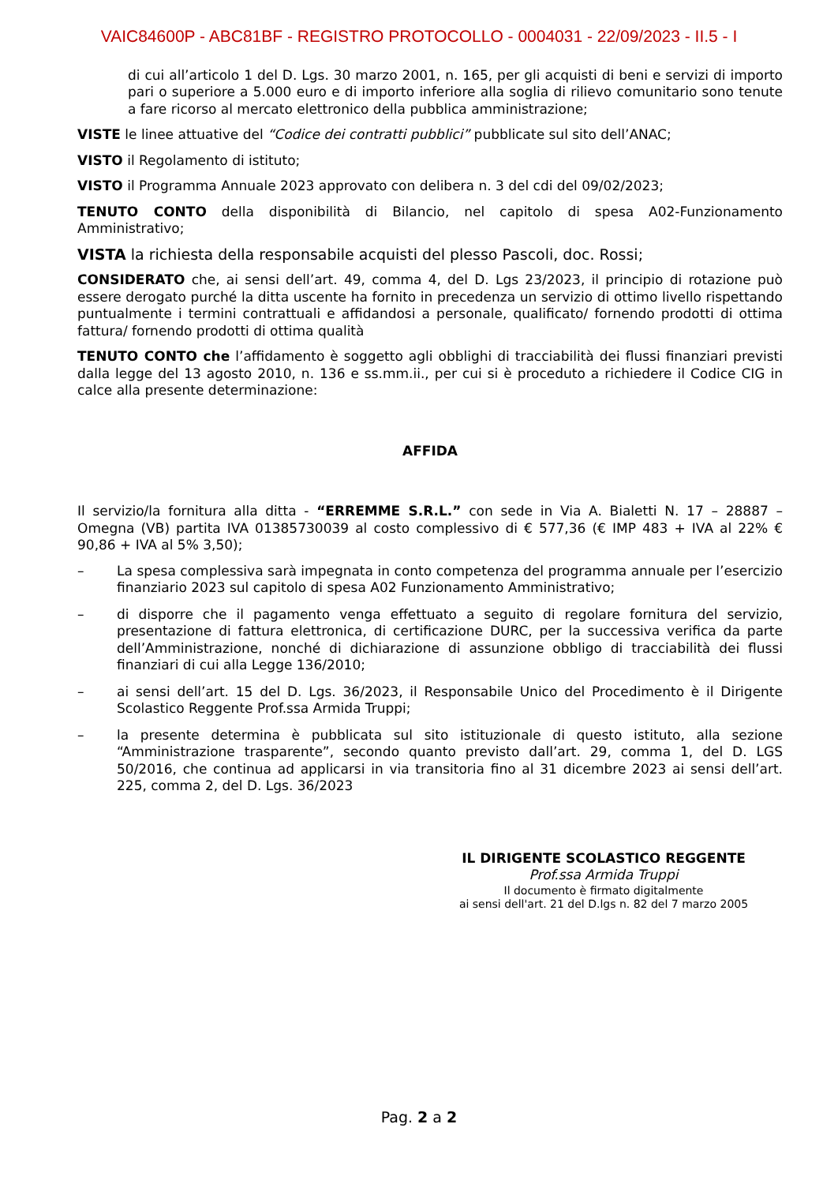VAIC84600P - ABC81BF - REGISTRO PROTOCOLLO - 0004031 - 22/09/2023 - II.5 - I
di cui all’articolo 1 del D. Lgs. 30 marzo 2001, n. 165, per gli acquisti di beni e servizi di importo pari o superiore a 5.000 euro e di importo inferiore alla soglia di rilievo comunitario sono tenute a fare ricorso al mercato elettronico della pubblica amministrazione;
VISTE le linee attuative del “Codice dei contratti pubblici” pubblicate sul sito dell’ANAC;
VISTO il Regolamento di istituto;
VISTO il Programma Annuale 2023 approvato con delibera n. 3 del cdi del 09/02/2023;
TENUTO CONTO della disponibilità di Bilancio, nel capitolo di spesa A02-Funzionamento Amministrativo;
VISTA la richiesta della responsabile acquisti del plesso Pascoli, doc. Rossi;
CONSIDERATO che, ai sensi dell’art. 49, comma 4, del D. Lgs 23/2023, il principio di rotazione può essere derogato purché la ditta uscente ha fornito in precedenza un servizio di ottimo livello rispettando puntualmente i termini contrattuali e affidandosi a personale, qualificato/ fornendo prodotti di ottima fattura/ fornendo prodotti di ottima qualità
TENUTO CONTO che l’affidamento è soggetto agli obblighi di tracciabilità dei flussi finanziari previsti dalla legge del 13 agosto 2010, n. 136 e ss.mm.ii., per cui si è proceduto a richiedere il Codice CIG in calce alla presente determinazione:
AFFIDA
Il servizio/la fornitura alla ditta - “ERREMME S.R.L.” con sede in Via A. Bialetti N. 17 – 28887 – Omegna (VB) partita IVA 01385730039 al costo complessivo di € 577,36 (€ IMP 483 + IVA al 22% € 90,86 + IVA al 5% 3,50);
– La spesa complessiva sarà impegnata in conto competenza del programma annuale per l’esercizio finanziario 2023 sul capitolo di spesa A02 Funzionamento Amministrativo;
– di disporre che il pagamento venga effettuato a seguito di regolare fornitura del servizio, presentazione di fattura elettronica, di certificazione DURC, per la successiva verifica da parte dell’Amministrazione, nonché di dichiarazione di assunzione obbligo di tracciabilità dei flussi finanziari di cui alla Legge 136/2010;
– ai sensi dell’art. 15 del D. Lgs. 36/2023, il Responsabile Unico del Procedimento è il Dirigente Scolastico Reggente Prof.ssa Armida Truppi;
– la presente determina è pubblicata sul sito istituzionale di questo istituto, alla sezione “Amministrazione trasparente”, secondo quanto previsto dall’art. 29, comma 1, del D. LGS 50/2016, che continua ad applicarsi in via transitoria fino al 31 dicembre 2023 ai sensi dell’art. 225, comma 2, del D. Lgs. 36/2023
IL DIRIGENTE SCOLASTICO REGGENTE
Prof.ssa Armida Truppi
Il documento è firmato digitalmente
ai sensi dell'art. 21 del D.lgs n. 82 del 7 marzo 2005
Pag. 2 a 2